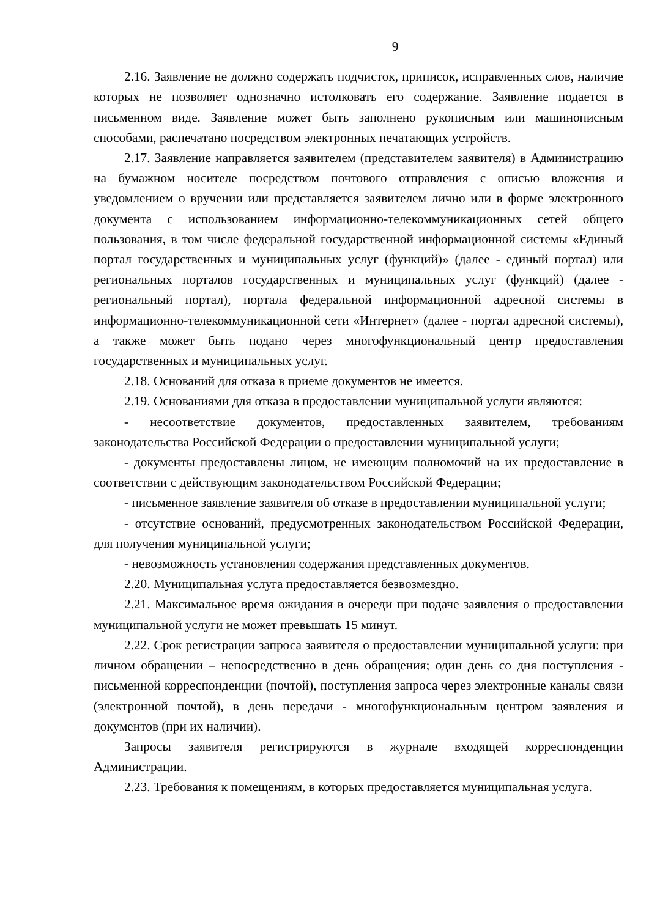9
2.16. Заявление не должно содержать подчисток, приписок, исправленных слов, наличие которых не позволяет однозначно истолковать его содержание. Заявление подается в письменном виде. Заявление может быть заполнено рукописным или машинописным способами, распечатано посредством электронных печатающих устройств.
2.17. Заявление направляется заявителем (представителем заявителя) в Администрацию на бумажном носителе посредством почтового отправления с описью вложения и уведомлением о вручении или представляется заявителем лично или в форме электронного документа с использованием информационно-телекоммуникационных сетей общего пользования, в том числе федеральной государственной информационной системы «Единый портал государственных и муниципальных услуг (функций)» (далее - единый портал) или региональных порталов государственных и муниципальных услуг (функций) (далее - региональный портал), портала федеральной информационной адресной системы в информационно-телекоммуникационной сети «Интернет» (далее - портал адресной системы), а также может быть подано через многофункциональный центр предоставления государственных и муниципальных услуг.
2.18. Оснований для отказа в приеме документов не имеется.
2.19. Основаниями для отказа в предоставлении муниципальной услуги являются:
- несоответствие документов, предоставленных заявителем, требованиям законодательства Российской Федерации о предоставлении муниципальной услуги;
- документы предоставлены лицом, не имеющим полномочий на их предоставление в соответствии с действующим законодательством Российской Федерации;
- письменное заявление заявителя об отказе в предоставлении муниципальной услуги;
- отсутствие оснований, предусмотренных законодательством Российской Федерации, для получения муниципальной услуги;
- невозможность установления содержания представленных документов.
2.20. Муниципальная услуга предоставляется безвозмездно.
2.21. Максимальное время ожидания в очереди при подаче заявления о предоставлении муниципальной услуги не может превышать 15 минут.
2.22. Срок регистрации запроса заявителя о предоставлении муниципальной услуги: при личном обращении – непосредственно в день обращения; один день со дня поступления - письменной корреспонденции (почтой), поступления запроса через электронные каналы связи (электронной почтой), в день передачи - многофункциональным центром заявления и документов (при их наличии).
Запросы заявителя регистрируются в журнале входящей корреспонденции Администрации.
2.23. Требования к помещениям, в которых предоставляется муниципальная услуга.